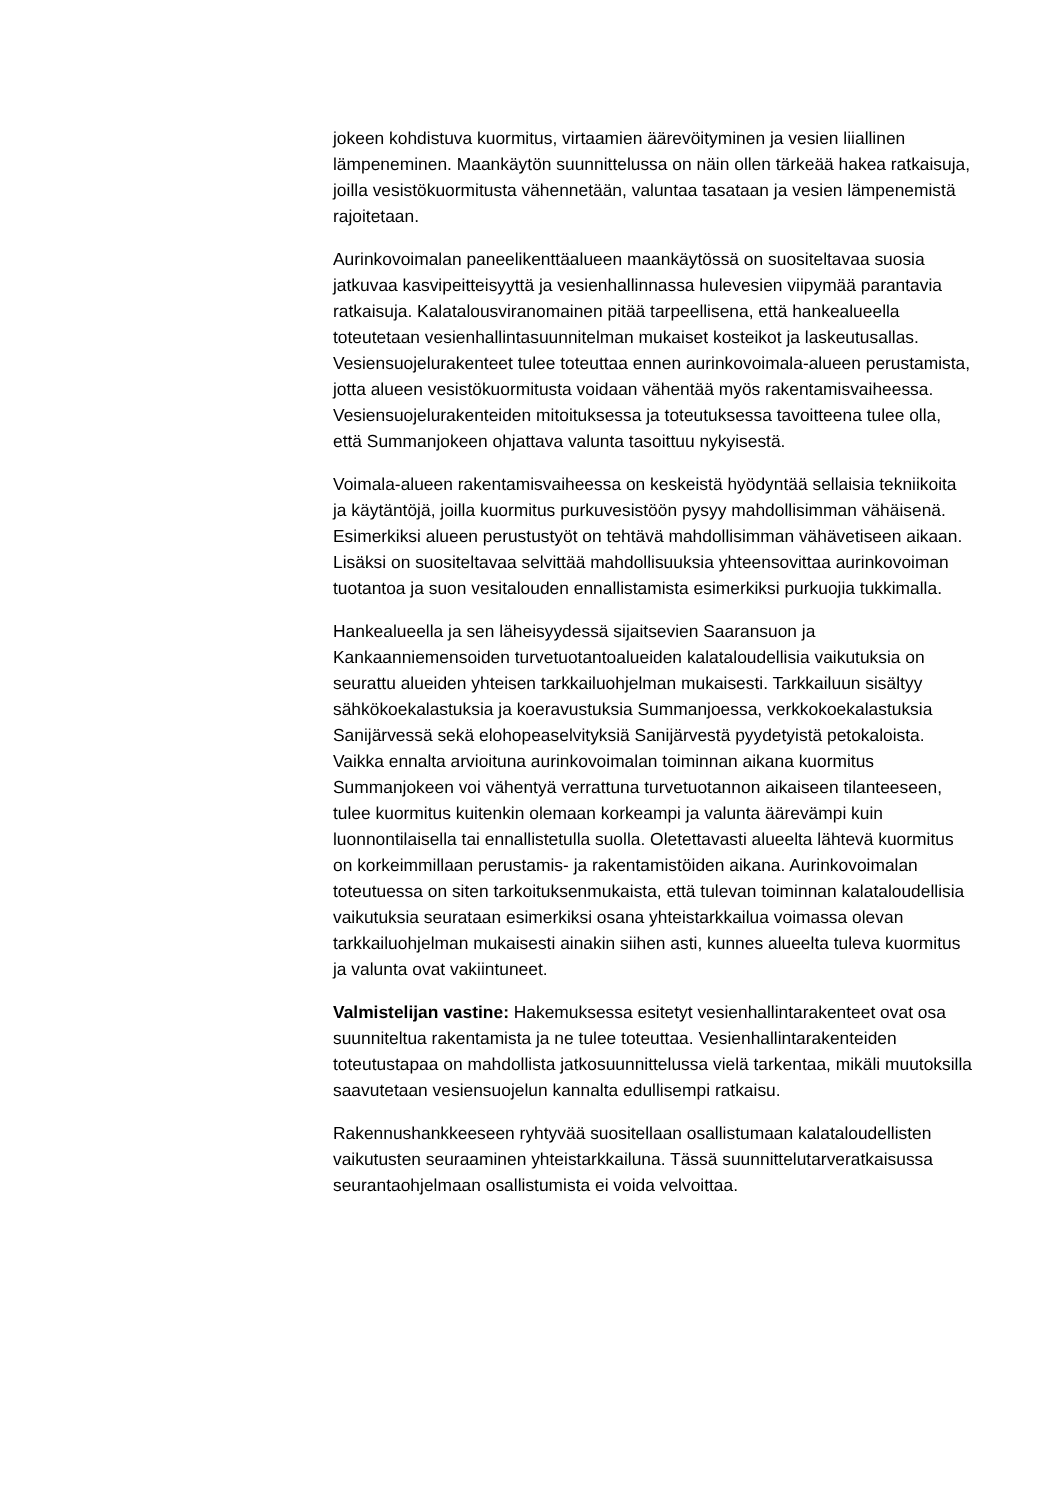jokeen kohdistuva kuormitus, virtaamien äärevöityminen ja vesien liiallinen lämpeneminen. Maankäytön suunnittelussa on näin ollen tärkeää hakea ratkaisuja, joilla vesistökuormitusta vähennetään, valuntaa tasataan ja vesien lämpenemistä rajoitetaan.
Aurinkovoimalan paneelikenttäalueen maankäytössä on suositeltavaa suosia jatkuvaa kasvipeitteisyyttä ja vesienhallinnassa hulevesien viipymää parantavia ratkaisuja. Kalatalousviranomainen pitää tarpeellisena, että hankealueella toteutetaan vesienhallintasuunnitelman mukaiset kosteikot ja laskeutusallas. Vesiensuojelurakenteet tulee toteuttaa ennen aurinkovoimala-alueen perustamista, jotta alueen vesistökuormitusta voidaan vähentää myös rakentamisvaiheessa. Vesiensuojelurakenteiden mitoituksessa ja toteutuksessa tavoitteena tulee olla, että Summanjokeen ohjattava valunta tasoittuu nykyisestä.
Voimala-alueen rakentamisvaiheessa on keskeistä hyödyntää sellaisia tekniikoita ja käytäntöjä, joilla kuormitus purkuvesistöön pysyy mahdollisimman vähäisenä. Esimerkiksi alueen perustustyöt on tehtävä mahdollisimman vähävetiseen aikaan. Lisäksi on suositeltavaa selvittää mahdollisuuksia yhteensovittaa aurinkovoiman tuotantoa ja suon vesitalouden ennallistamista esimerkiksi purkuojia tukkimalla.
Hankealueella ja sen läheisyydessä sijaitsevien Saaransuon ja Kankaanniemensoiden turvetuotantoalueiden kalataloudellisia vaikutuksia on seurattu alueiden yhteisen tarkkailuohjelman mukaisesti. Tarkkailuun sisältyy sähkökoekalastuksia ja koeravustuksia Summanjoessa, verkkokoekalastuksia Sanijärvessä sekä elohopeaselvityksiä Sanijärvestä pyydetyistä petokaloista. Vaikka ennalta arvioituna aurinkovoimalan toiminnan aikana kuormitus Summanjokeen voi vähentyä verrattuna turvetuotannon aikaiseen tilanteeseen, tulee kuormitus kuitenkin olemaan korkeampi ja valunta äärevämpi kuin luonnontilaisella tai ennallistetulla suolla. Oletettavasti alueelta lähtevä kuormitus on korkeimmillaan perustamis- ja rakentamistöiden aikana. Aurinkovoimalan toteutuessa on siten tarkoituksenmukaista, että tulevan toiminnan kalataloudellisia vaikutuksia seurataan esimerkiksi osana yhteistarkkailua voimassa olevan tarkkailuohjelman mukaisesti ainakin siihen asti, kunnes alueelta tuleva kuormitus ja valunta ovat vakiintuneet.
Valmistelijan vastine: Hakemuksessa esitetyt vesienhallintarakenteet ovat osa suunniteltua rakentamista ja ne tulee toteuttaa. Vesienhallintarakenteiden toteutustapaa on mahdollista jatkosuunnittelussa vielä tarkentaa, mikäli muutoksilla saavutetaan vesiensuojelun kannalta edullisempi ratkaisu.
Rakennushankkeeseen ryhtyvää suositellaan osallistumaan kalataloudellisten vaikutusten seuraaminen yhteistarkkailuna. Tässä suunnittelutarveratkaisussa seurantaohjelmaan osallistumista ei voida velvoittaa.